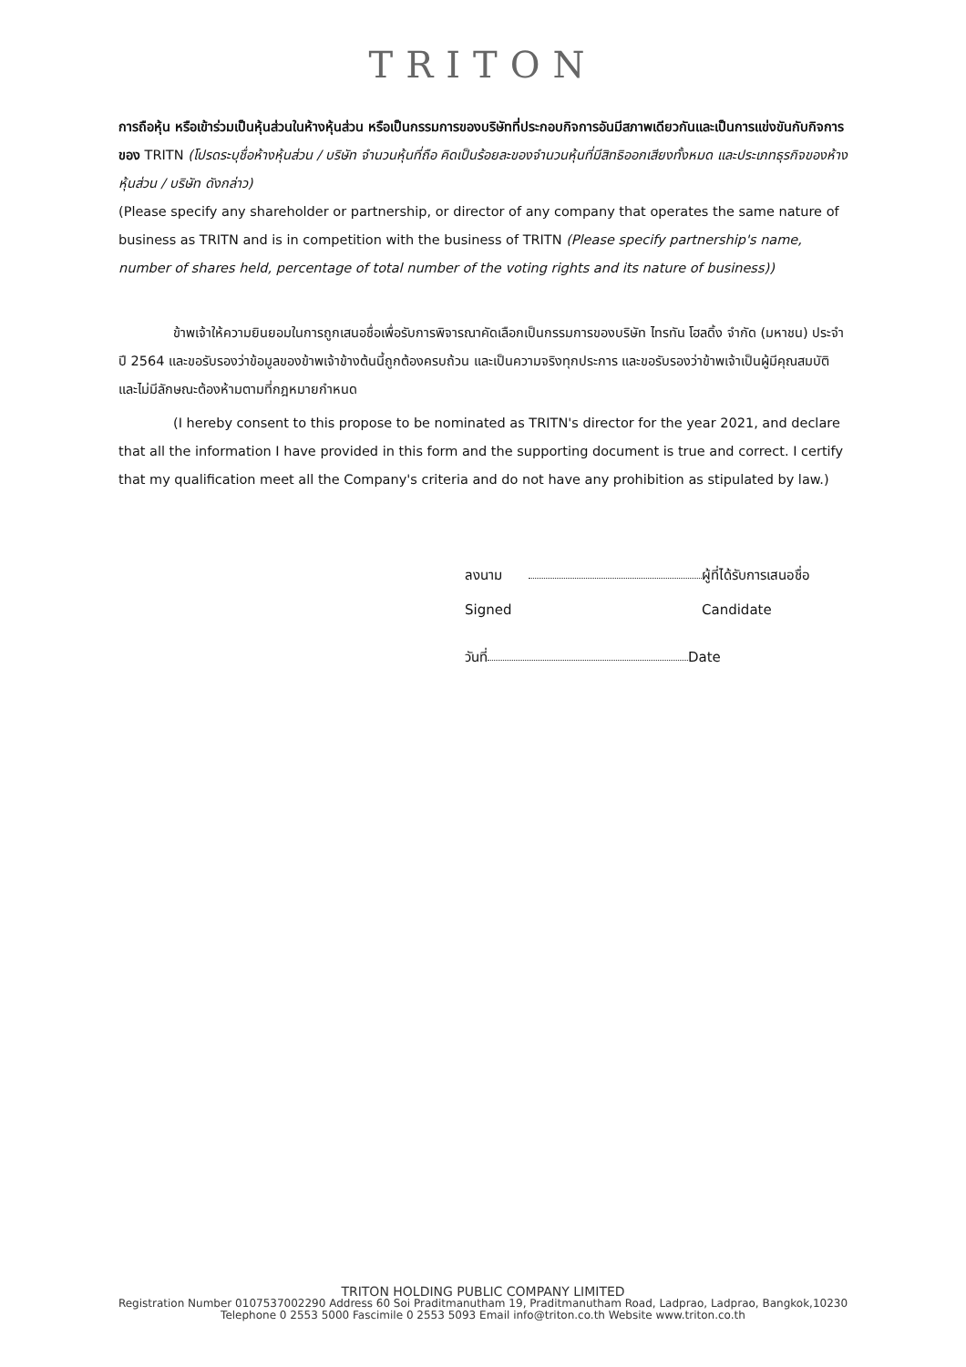TRITON
การถือหุ้น หรือเข้าร่วมเป็นหุ้นส่วนในห้างหุ้นส่วน หรือเป็นกรรมการของบริษัทที่ประกอบกิจการอันมีสภาพเดียวกันและเป็นการแข่งขันกับกิจการของ TRITN (โปรดระบุชื่อห้างหุ้นส่วน / บริษัท จำนวนหุ้นที่ถือ คิดเป็นร้อยละของจำนวนหุ้นที่มีสิทธิออกเสียงทั้งหมด และประเภทธุรกิจของห้างหุ้นส่วน / บริษัท ดังกล่าว)
(Please specify any shareholder or partnership, or director of any company that operates the same nature of business as TRITN and is in competition with the business of TRITN (Please specify partnership's name, number of shares held, percentage of total number of the voting rights and its nature of business))
ข้าพเจ้าให้ความยินยอมในการถูกเสนอชื่อเพื่อรับการพิจารณาคัดเลือกเป็นกรรมการของบริษัท ไทรทัน โฮลดิ้ง จำกัด (มหาชน) ประจำปี 2564 และขอรับรองว่าข้อมูลของข้าพเจ้าข้างต้นนี้ถูกต้องครบถ้วน และเป็นความจริงทุกประการ และขอรับรองว่าข้าพเจ้าเป็นผู้มีคุณสมบัติ และไม่มีลักษณะต้องห้ามตามที่กฎหมายกำหนด
(I hereby consent to this propose to be nominated as TRITN's director for the year 2021, and declare that all the information I have provided in this form and the supporting document is true and correct. I certify that my qualification meet all the Company's criteria and do not have any prohibition as stipulated by law.)
ลงนาม ผู้ที่ได้รับการเสนอชื่อ
Signed Candidate
วันที่ Date
TRITON HOLDING PUBLIC COMPANY LIMITED
Registration Number 0107537002290 Address 60 Soi Praditmanutham 19, Praditmanutham Road, Ladprao, Ladprao, Bangkok,10230
Telephone 0 2553 5000 Fascimile 0 2553 5093 Email info@triton.co.th Website www.triton.co.th